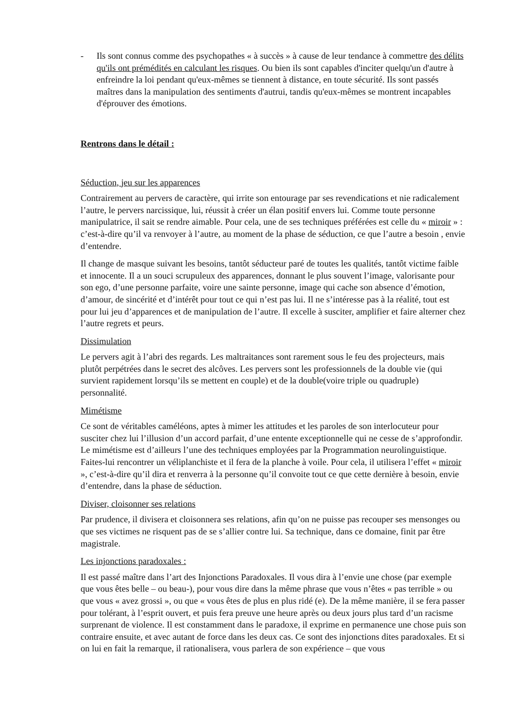- Ils sont connus comme des psychopathes « à succès » à cause de leur tendance à commettre des délits qu'ils ont prémédités en calculant les risques. Ou bien ils sont capables d'inciter quelqu'un d'autre à enfreindre la loi pendant qu'eux-mêmes se tiennent à distance, en toute sécurité. Ils sont passés maîtres dans la manipulation des sentiments d'autrui, tandis qu'eux-mêmes se montrent incapables d'éprouver des émotions.
Rentrons dans le détail :
Séduction, jeu sur les apparences
Contrairement au pervers de caractère, qui irrite son entourage par ses revendications et nie radicalement l’autre, le pervers narcissique, lui, réussit à créer un élan positif envers lui. Comme toute personne manipulatrice, il sait se rendre aimable. Pour cela, une de ses techniques préférées est celle du « miroir » : c’est-à-dire qu’il va renvoyer à l’autre, au moment de la phase de séduction, ce que l’autre a besoin , envie d’entendre.
Il change de masque suivant les besoins, tantôt séducteur paré de toutes les qualités, tantôt victime faible et innocente. Il a un souci scrupuleux des apparences, donnant le plus souvent l’image, valorisante pour son ego, d’une personne parfaite, voire une sainte personne, image qui cache son absence d’émotion, d’amour, de sincérité et d’intérêt pour tout ce qui n’est pas lui. Il ne s’intéresse pas à la réalité, tout est pour lui jeu d’apparences et de manipulation de l’autre. Il excelle à susciter, amplifier et faire alterner chez l’autre regrets et peurs.
Dissimulation
Le pervers agit à l’abri des regards. Les maltraitances sont rarement sous le feu des projecteurs, mais plutôt perpétrées dans le secret des alcôves. Les pervers sont les professionnels de la double vie (qui survient rapidement lorsqu’ils se mettent en couple) et de la double(voire triple ou quadruple) personnalité.
Mimétisme
Ce sont de véritables caméléons, aptes à mimer les attitudes et les paroles de son interlocuteur pour susciter chez lui l’illusion d’un accord parfait, d’une entente exceptionnelle qui ne cesse de s’approfondir. Le mimétisme est d’ailleurs l’une des techniques employées par la Programmation neurolinguistique. Faites-lui rencontrer un véliplanchiste et il fera de la planche à voile. Pour cela, il utilisera l’effet « miroir », c’est-à-dire qu’il dira et renverra à la personne qu’il convoite tout ce que cette dernière à besoin, envie d’entendre, dans la phase de séduction.
Diviser, cloisonner ses relations
Par prudence, il divisera et cloisonnera ses relations, afin qu’on ne puisse pas recouper ses mensonges ou que ses victimes ne risquent pas de se s’allier contre lui. Sa technique, dans ce domaine, finit par être magistrale.
Les injonctions paradoxales :
Il est passé maître dans l’art des Injonctions Paradoxales. Il vous dira à l’envie une chose (par exemple que vous êtes belle – ou beau-), pour vous dire dans la même phrase que vous n’êtes « pas terrible » ou que vous « avez grossi », ou que « vous êtes de plus en plus ridé (e). De la même manière, il se fera passer pour tolérant, à l’esprit ouvert, et puis fera preuve une heure après ou deux jours plus tard d’un racisme surprenant de violence. Il est constamment dans le paradoxe, il exprime en permanence une chose puis son contraire ensuite, et avec autant de force dans les deux cas. Ce sont des injonctions dites paradoxales. Et si on lui en fait la remarque, il rationalisera, vous parlera de son expérience – que vous